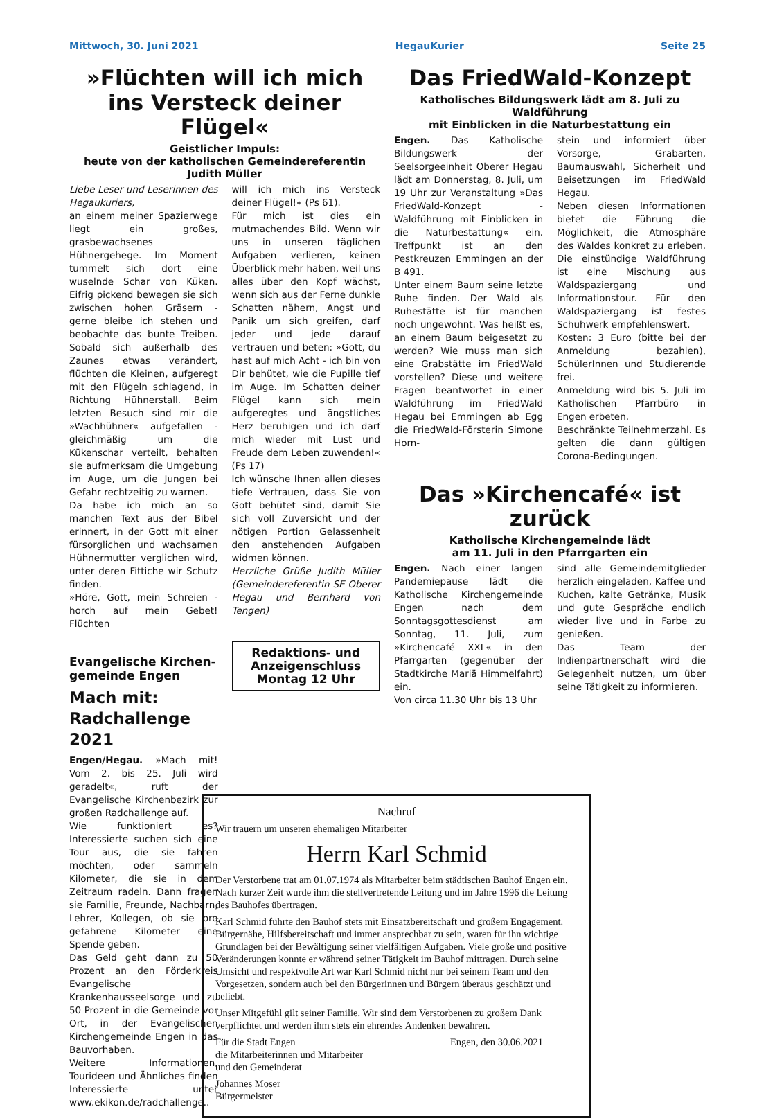Mittwoch, 30. Juni 2021 HegauKurier Seite 25
»Flüchten will ich mich
ins Versteck deiner Flügel«
Geistlicher Impuls:
heute von der katholischen Gemeindereferentin Judith Müller
Liebe Leser und Leserinnen des Hegaukuriers,
an einem meiner Spazierwege liegt ein großes, grasbewachsenes Hühnergehege. Im Moment tummelt sich dort eine wuselnde Schar von Küken. Eifrig pickend bewegen sie sich zwischen hohen Gräsern - gerne bleibe ich stehen und beobachte das bunte Treiben. Sobald sich außerhalb des Zaunes etwas verändert, flüchten die Kleinen, aufgeregt mit den Flügeln schlagend, in Richtung Hühnerstall. Beim letzten Besuch sind mir die »Wachhühner« aufgefallen - gleichmäßig um die Kükenschar verteilt, behalten sie aufmerksam die Umgebung im Auge, um die Jungen bei Gefahr rechtzeitig zu warnen.
Da habe ich mich an so manchen Text aus der Bibel erinnert, in der Gott mit einer fürsorglichen und wachsamen Hühnermutter verglichen wird, unter deren Fittiche wir Schutz finden.
»Höre, Gott, mein Schreien - horch auf mein Gebet! Flüchten
Evangelische Kirchen-
gemeinde Engen
Mach mit:
Radchallenge 2021
Engen/Hegau. »Mach mit! Vom 2. bis 25. Juli wird geradelt«, ruft der Evangelische Kirchenbezirk zur großen Radchallenge auf.
Wie funktioniert es? Interessierte suchen sich eine Tour aus, die sie fahren möchten, oder sammeln Kilometer, die sie in dem Zeitraum radeln. Dann fragen sie Familie, Freunde, Nachbarn, Lehrer, Kollegen, ob sie pro gefahrene Kilometer eine Spende geben.
Das Geld geht dann zu 50 Prozent an den Förderkreis Evangelische Krankenhausseelsorge und zu 50 Prozent in die Gemeinde vor Ort, in der Evangelischen Kirchengemeinde Engen in das Bauvorhaben.
Weitere Informationen, Tourideen und Ähnliches finden Interessierte unter www.ekikon.de/radchallenge..
will ich mich ins Versteck deiner Flügel!« (Ps 61).
Für mich ist dies ein mutmachendes Bild. Wenn wir uns in unseren täglichen Aufgaben verlieren, keinen Überblick mehr haben, weil uns alles über den Kopf wächst, wenn sich aus der Ferne dunkle Schatten nähern, Angst und Panik um sich greifen, darf jeder und jede darauf vertrauen und beten: »Gott, du hast auf mich Acht - ich bin von Dir behütet, wie die Pupille tief im Auge. Im Schatten deiner Flügel kann sich mein aufgeregtes und ängstliches Herz beruhigen und ich darf mich wieder mit Lust und Freude dem Leben zuwenden!« (Ps 17)
Ich wünsche Ihnen allen dieses tiefe Vertrauen, dass Sie von Gott behütet sind, damit Sie sich voll Zuversicht und der nötigen Portion Gelassenheit den anstehenden Aufgaben widmen können.
Herzliche Grüße Judith Müller (Gemeindereferentin SE Oberer Hegau und Bernhard von Tengen)
Redaktions- und
Anzeigenschluss
Montag 12 Uhr
Das FriedWald-Konzept
Katholisches Bildungswerk lädt am 8. Juli zu Waldführung
mit Einblicken in die Naturbestattung ein
Engen. Das Katholische Bildungswerk der Seelsorgeeinheit Oberer Hegau lädt am Donnerstag, 8. Juli, um 19 Uhr zur Veranstaltung »Das FriedWald-Konzept - Waldführung mit Einblicken in die Naturbestattung« ein. Treffpunkt ist an den Pestkreuzen Emmingen an der B 491.
Unter einem Baum seine letzte Ruhe finden. Der Wald als Ruhestätte ist für manchen noch ungewohnt. Was heißt es, an einem Baum beigesetzt zu werden? Wie muss man sich eine Grabstätte im FriedWald vorstellen? Diese und weitere Fragen beantwortet in einer Waldführung im FriedWald Hegau bei Emmingen ab Egg die FriedWald-Försterin Simone Horn-
stein und informiert über Vorsorge, Grabarten, Baumauswahl, Sicherheit und Beisetzungen im FriedWald Hegau.
Neben diesen Informationen bietet die Führung die Möglichkeit, die Atmosphäre des Waldes konkret zu erleben. Die einstündige Waldführung ist eine Mischung aus Waldspaziergang und Informationstour. Für den Waldspaziergang ist festes Schuhwerk empfehlenswert.
Kosten: 3 Euro (bitte bei der Anmeldung bezahlen), SchülerInnen und Studierende frei.
Anmeldung wird bis 5. Juli im Katholischen Pfarrbüro in Engen erbeten.
Beschränkte Teilnehmerzahl. Es gelten die dann gültigen Corona-Bedingungen.
Das »Kirchencafé« ist zurück
Katholische Kirchengemeinde lädt
am 11. Juli in den Pfarrgarten ein
Engen. Nach einer langen Pandemiepause lädt die Katholische Kirchengemeinde Engen nach dem Sonntagsgottesdienst am Sonntag, 11. Juli, zum »Kirchencafé XXL« in den Pfarrgarten (gegenüber der Stadtkirche Mariä Himmelfahrt) ein.
Von circa 11.30 Uhr bis 13 Uhr
sind alle Gemeindemitglieder herzlich eingeladen, Kaffee und Kuchen, kalte Getränke, Musik und gute Gespräche endlich wieder live und in Farbe zu genießen.
Das Team der Indienpartnerschaft wird die Gelegenheit nutzen, um über seine Tätigkeit zu informieren.
Nachruf
Wir trauern um unseren ehemaligen Mitarbeiter
Herrn Karl Schmid
Der Verstorbene trat am 01.07.1974 als Mitarbeiter beim städtischen Bauhof Engen ein. Nach kurzer Zeit wurde ihm die stellvertretende Leitung und im Jahre 1996 die Leitung des Bauhofes übertragen.
Karl Schmid führte den Bauhof stets mit Einsatzbereitschaft und großem Engagement. Bürgernähe, Hilfsbereitschaft und immer ansprechbar zu sein, waren für ihn wichtige Grundlagen bei der Bewältigung seiner vielfältigen Aufgaben. Viele große und positive Veränderungen konnte er während seiner Tätigkeit im Bauhof mittragen. Durch seine Umsicht und respektvolle Art war Karl Schmid nicht nur bei seinem Team und den Vorgesetzen, sondern auch bei den Bürgerinnen und Bürgern überaus geschätzt und beliebt.
Unser Mitgefühl gilt seiner Familie. Wir sind dem Verstorbenen zu großem Dank verpflichtet und werden ihm stets ein ehrendes Andenken bewahren.
Für die Stadt Engen
die Mitarbeiterinnen und Mitarbeiter
und den Gemeinderat
Engen, den 30.06.2021
Johannes Moser
Bürgermeister